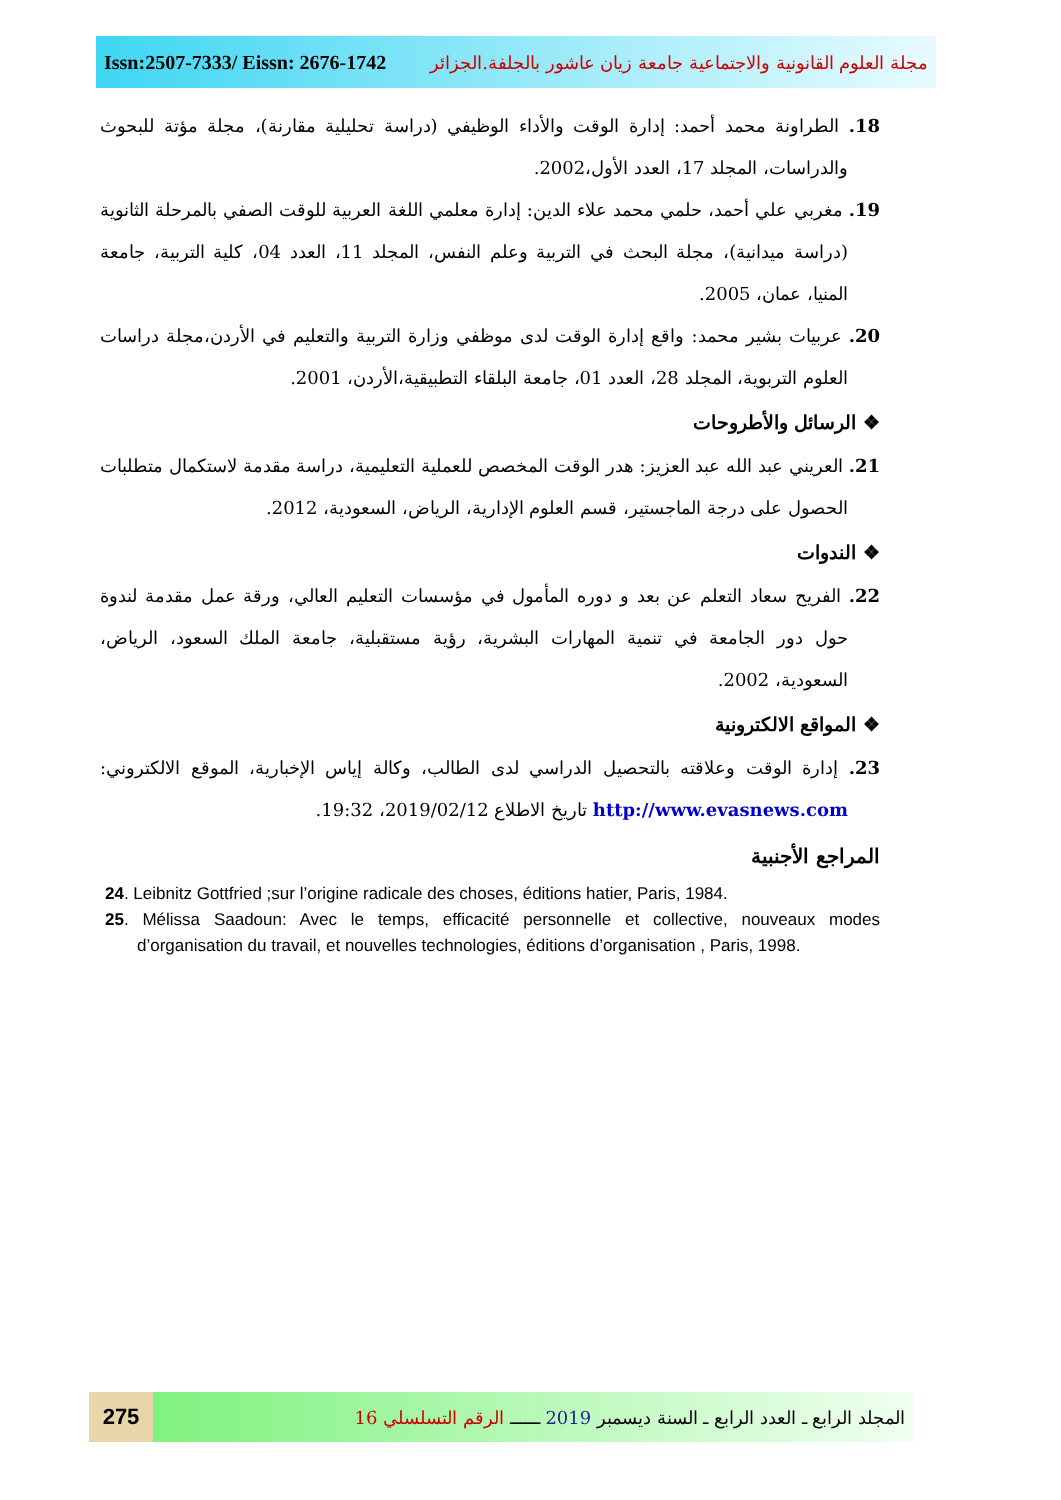Issn:2507-7333/ Eissn: 2676-1742 مجلة العلوم القانونية والاجتماعية جامعة زيان عاشور بالجلفة.الجزائر
18. الطراونة محمد أحمد: إدارة الوقت والأداء الوظيفي (دراسة تحليلية مقارنة)، مجلة مؤتة للبحوث والدراسات، المجلد 17، العدد الأول،2002.
19. مغربي علي أحمد، حلمي محمد علاء الدين: إدارة معلمي اللغة العربية للوقت الصفي بالمرحلة الثانوية (دراسة ميدانية)، مجلة البحث في التربية وعلم النفس، المجلد 11، العدد 04، كلية التربية، جامعة المنيا، عمان، 2005.
20. عربيات بشير محمد: واقع إدارة الوقت لدى موظفي وزارة التربية والتعليم في الأردن،مجلة دراسات العلوم التربوية، المجلد 28، العدد 01، جامعة البلقاء التطبيقية،الأردن، 2001.
❖ الرسائل والأطروحات
21. العريني عبد الله عبد العزيز: هدر الوقت المخصص للعملية التعليمية، دراسة مقدمة لاستكمال متطلبات الحصول على درجة الماجستير، قسم العلوم الإدارية، الرياض، السعودية، 2012.
❖ الندوات
22. الفريح سعاد التعلم عن بعد و دوره المأمول في مؤسسات التعليم العالي، ورقة عمل مقدمة لندوة حول دور الجامعة في تنمية المهارات البشرية، رؤية مستقبلية، جامعة الملك السعود، الرياض، السعودية، 2002.
❖ المواقع الالكترونية
23. إدارة الوقت وعلاقته بالتحصيل الدراسي لدى الطالب، وكالة إياس الإخبارية، الموقع الالكتروني: http://www.evasnews.com تاريخ الاطلاع 2019/02/12، 19:32.
المراجع الأجنبية
24. Leibnitz Gottfried ;sur l’origine radicale des choses, éditions hatier, Paris, 1984.
25. Mélissa Saadoun: Avec le temps, efficacité personnelle et collective, nouveaux modes d’organisation du travail, et nouvelles technologies, éditions d’organisation , Paris, 1998.
275
المجلد الرابع ـ العدد الرابع ـ السنة ديسمبر 2019 ــــــ الرقم التسلسلي 16